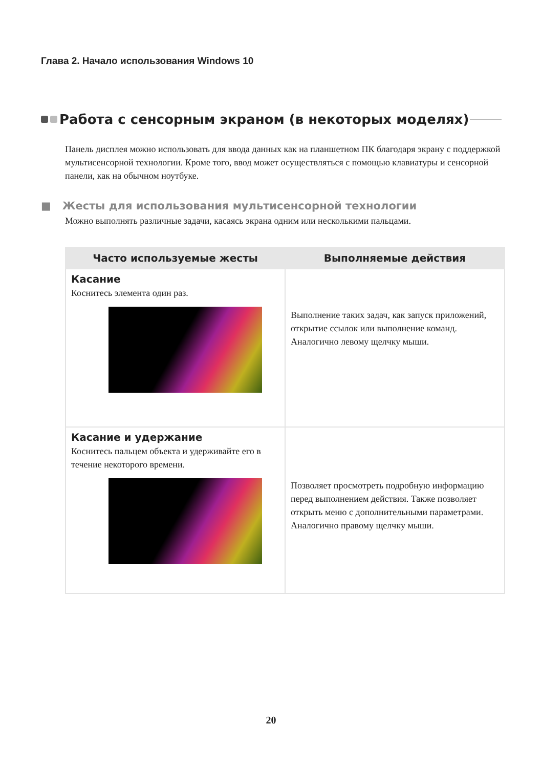Глава 2. Начало использования Windows 10
Работа с сенсорным экраном (в некоторых моделях)
Панель дисплея можно использовать для ввода данных как на планшетном ПК благодаря экрану с поддержкой мультисенсорной технологии. Кроме того, ввод может осуществляться с помощью клавиатуры и сенсорной панели, как на обычном ноутбуке.
■ Жесты для использования мультисенсорной технологии
Можно выполнять различные задачи, касаясь экрана одним или несколькими пальцами.
| Часто используемые жесты | Выполняемые действия |
| --- | --- |
| Касание Коснитесь элемента один раз. | Выполнение таких задач, как запуск приложений, открытие ссылок или выполнение команд. Аналогично левому щелчку мыши. |
| Касание и удержание Коснитесь пальцем объекта и удерживайте его в течение некоторого времени. | Позволяет просмотреть подробную информацию перед выполнением действия. Также позволяет открыть меню с дополнительными параметрами. Аналогично правому щелчку мыши. |
20